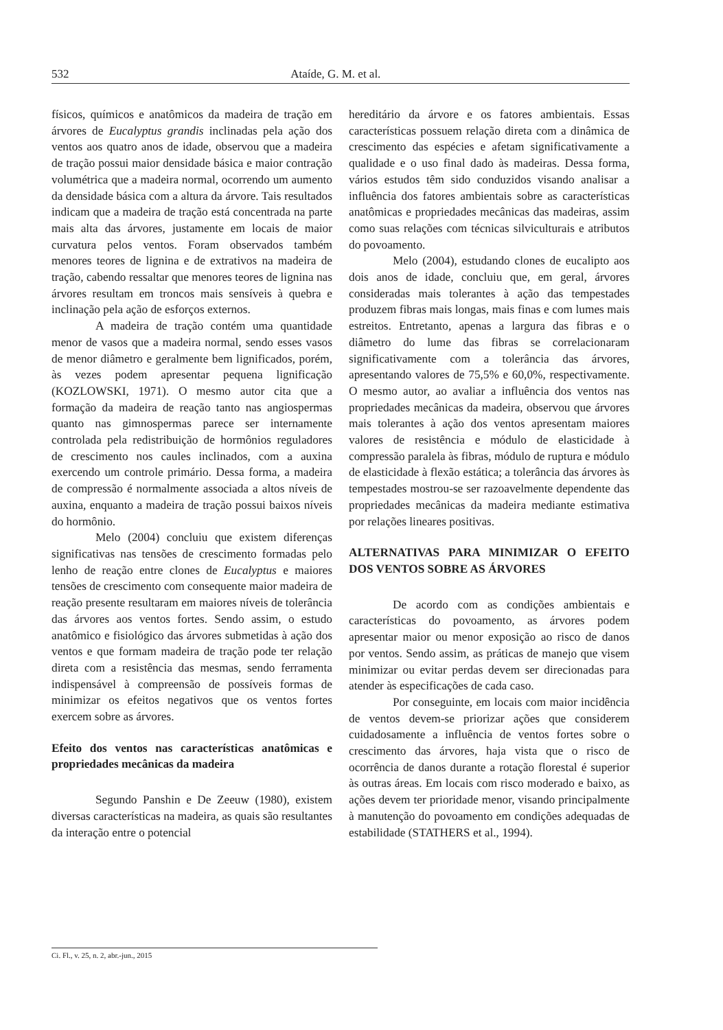532 Ataíde, G. M. et al.
físicos, químicos e anatômicos da madeira de tração em árvores de Eucalyptus grandis inclinadas pela ação dos ventos aos quatro anos de idade, observou que a madeira de tração possui maior densidade básica e maior contração volumétrica que a madeira normal, ocorrendo um aumento da densidade básica com a altura da árvore. Tais resultados indicam que a madeira de tração está concentrada na parte mais alta das árvores, justamente em locais de maior curvatura pelos ventos. Foram observados também menores teores de lignina e de extrativos na madeira de tração, cabendo ressaltar que menores teores de lignina nas árvores resultam em troncos mais sensíveis à quebra e inclinação pela ação de esforços externos.
A madeira de tração contém uma quantidade menor de vasos que a madeira normal, sendo esses vasos de menor diâmetro e geralmente bem lignificados, porém, às vezes podem apresentar pequena lignificação (KOZLOWSKI, 1971). O mesmo autor cita que a formação da madeira de reação tanto nas angiospermas quanto nas gimnospermas parece ser internamente controlada pela redistribuição de hormônios reguladores de crescimento nos caules inclinados, com a auxina exercendo um controle primário. Dessa forma, a madeira de compressão é normalmente associada a altos níveis de auxina, enquanto a madeira de tração possui baixos níveis do hormônio.
Melo (2004) concluiu que existem diferenças significativas nas tensões de crescimento formadas pelo lenho de reação entre clones de Eucalyptus e maiores tensões de crescimento com consequente maior madeira de reação presente resultaram em maiores níveis de tolerância das árvores aos ventos fortes. Sendo assim, o estudo anatômico e fisiológico das árvores submetidas à ação dos ventos e que formam madeira de tração pode ter relação direta com a resistência das mesmas, sendo ferramenta indispensável à compreensão de possíveis formas de minimizar os efeitos negativos que os ventos fortes exercem sobre as árvores.
Efeito dos ventos nas características anatômicas e propriedades mecânicas da madeira
Segundo Panshin e De Zeeuw (1980), existem diversas características na madeira, as quais são resultantes da interação entre o potencial
hereditário da árvore e os fatores ambientais. Essas características possuem relação direta com a dinâmica de crescimento das espécies e afetam significativamente a qualidade e o uso final dado às madeiras. Dessa forma, vários estudos têm sido conduzidos visando analisar a influência dos fatores ambientais sobre as características anatômicas e propriedades mecânicas das madeiras, assim como suas relações com técnicas silviculturais e atributos do povoamento.
Melo (2004), estudando clones de eucalipto aos dois anos de idade, concluiu que, em geral, árvores consideradas mais tolerantes à ação das tempestades produzem fibras mais longas, mais finas e com lumes mais estreitos. Entretanto, apenas a largura das fibras e o diâmetro do lume das fibras se correlacionaram significativamente com a tolerância das árvores, apresentando valores de 75,5% e 60,0%, respectivamente. O mesmo autor, ao avaliar a influência dos ventos nas propriedades mecânicas da madeira, observou que árvores mais tolerantes à ação dos ventos apresentam maiores valores de resistência e módulo de elasticidade à compressão paralela às fibras, módulo de ruptura e módulo de elasticidade à flexão estática; a tolerância das árvores às tempestades mostrou-se ser razoavelmente dependente das propriedades mecânicas da madeira mediante estimativa por relações lineares positivas.
ALTERNATIVAS PARA MINIMIZAR O EFEITO DOS VENTOS SOBRE AS ÁRVORES
De acordo com as condições ambientais e características do povoamento, as árvores podem apresentar maior ou menor exposição ao risco de danos por ventos. Sendo assim, as práticas de manejo que visem minimizar ou evitar perdas devem ser direcionadas para atender às especificações de cada caso.
Por conseguinte, em locais com maior incidência de ventos devem-se priorizar ações que considerem cuidadosamente a influência de ventos fortes sobre o crescimento das árvores, haja vista que o risco de ocorrência de danos durante a rotação florestal é superior às outras áreas. Em locais com risco moderado e baixo, as ações devem ter prioridade menor, visando principalmente à manutenção do povoamento em condições adequadas de estabilidade (STATHERS et al., 1994).
Ci. Fl., v. 25, n. 2, abr.-jun., 2015